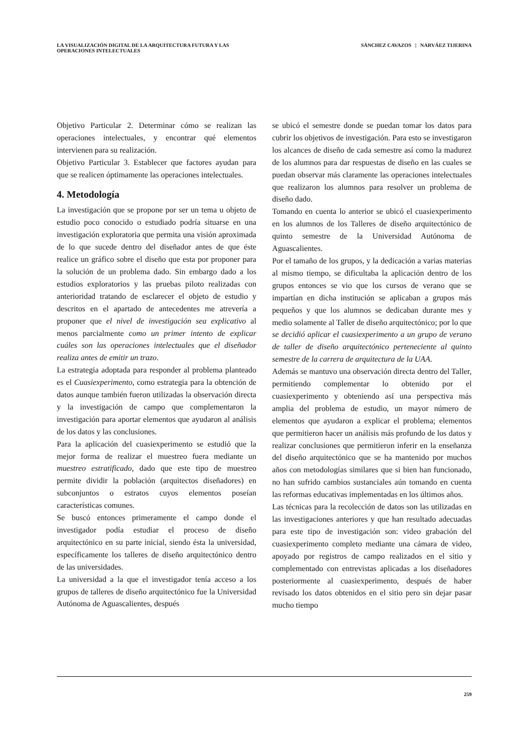LA VISUALIZACIÓN DIGITAL DE LA ARQUITECTURA FUTURA Y LAS
OPERACIONES INTELECTUALES
SÁNCHEZ CAVAZOS | NARVÁEZ TIJERINA
Objetivo Particular 2. Determinar cómo se realizan las operaciones intelectuales, y encontrar qué elementos intervienen para su realización.
Objetivo Particular 3. Establecer que factores ayudan para que se realicen óptimamente las operaciones intelectuales.
4. Metodología
La investigación que se propone por ser un tema u objeto de estudio poco conocido o estudiado podría situarse en una investigación exploratoria que permita una visión aproximada de lo que sucede dentro del diseñador antes de que éste realice un gráfico sobre el diseño que esta por proponer para la solución de un problema dado. Sin embargo dado a los estudios exploratorios y las pruebas piloto realizadas con anterioridad tratando de esclarecer el objeto de estudio y descritos en el apartado de antecedentes me atrevería a proponer que el nivel de investigación sea explicativo al menos parcialmente como un primer intento de explicar cuáles son las operaciones intelectuales que el diseñador realiza antes de emitir un trazo.
La estrategia adoptada para responder al problema planteado es el Cuasiexperimento, como estrategia para la obtención de datos aunque también fueron utilizadas la observación directa y la investigación de campo que complementaron la investigación para aportar elementos que ayudaron al análisis de los datos y las conclusiones.
Para la aplicación del cuasiexperimento se estudió que la mejor forma de realizar el muestreo fuera mediante un muestreo estratificado, dado que este tipo de muestreo permite dividir la población (arquitectos diseñadores) en subconjuntos o estratos cuyos elementos poseían características comunes.
Se buscó entonces primeramente el campo donde el investigador podía estudiar el proceso de diseño arquitectónico en su parte inicial, siendo ésta la universidad, específicamente los talleres de diseño arquitectónico dentro de las universidades.
La universidad a la que el investigador tenía acceso a los grupos de talleres de diseño arquitectónico fue la Universidad Autónoma de Aguascalientes, después
se ubicó el semestre donde se puedan tomar los datos para cubrir los objetivos de investigación. Para esto se investigaron los alcances de diseño de cada semestre así como la madurez de los alumnos para dar respuestas de diseño en las cuales se puedan observar más claramente las operaciones intelectuales que realizaron los alumnos para resolver un problema de diseño dado.
Tomando en cuenta lo anterior se ubicó el cuasiexperimento en los alumnos de los Talleres de diseño arquitectónico de quinto semestre de la Universidad Autónoma de Aguascalientes.
Por el tamaño de los grupos, y la dedicación a varias materias al mismo tiempo, se dificultaba la aplicación dentro de los grupos entonces se vio que los cursos de verano que se impartían en dicha institución se aplicaban a grupos más pequeños y que los alumnos se dedicaban durante mes y medio solamente al Taller de diseño arquitectónico; por lo que se decidió aplicar el cuasiexperimento a un grupo de verano de taller de diseño arquitectónico perteneciente al quinto semestre de la carrera de arquitectura de la UAA.
Además se mantuvo una observación directa dentro del Taller, permitiendo complementar lo obtenido por el cuasiexperimento y obteniendo así una perspectiva más amplia del problema de estudio, un mayor número de elementos que ayudaron a explicar el problema; elementos que permitieron hacer un análisis más profundo de los datos y realizar conclusiones que permitieron inferir en la enseñanza del diseño arquitectónico que se ha mantenido por muchos años con metodologías similares que si bien han funcionado, no han sufrido cambios sustanciales aún tomando en cuenta las reformas educativas implementadas en los últimos años.
Las técnicas para la recolección de datos son las utilizadas en las investigaciones anteriores y que han resultado adecuadas para este tipo de investigación son: video grabación del cuasiexperimento completo mediante una cámara de video, apoyado por registros de campo realizados en el sitio y complementado con entrevistas aplicadas a los diseñadores posteriormente al cuasiexperimento, después de haber revisado los datos obtenidos en el sitio pero sin dejar pasar mucho tiempo
259